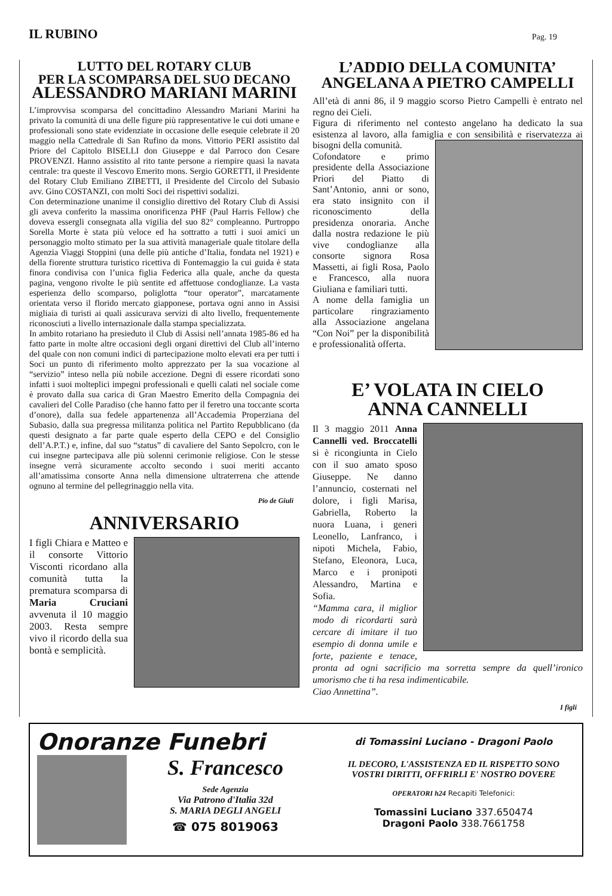IL RUBINO
Pag. 19
LUTTO DEL ROTARY CLUB
PER LA SCOMPARSA DEL SUO DECANO
ALESSANDRO MARIANI MARINI
L’improvvisa scomparsa del concittadino Alessandro Mariani Marini ha privato la comunità di una delle figure più rappresentative le cui doti umane e professionali sono state evidenziate in occasione delle esequie celebrate il 20 maggio nella Cattedrale di San Rufino da mons. Vittorio PERI assistito dal Priore del Capitolo BISELLI don Giuseppe e dal Parroco don Cesare PROVENZI. Hanno assistito al rito tante persone a riempire quasi la navata centrale: tra queste il Vescovo Emerito mons. Sergio GORETTI, il Presidente del Rotary Club Emiliano ZIBETTI, il Presidente del Circolo del Subasio avv. Gino COSTANZI, con molti Soci dei rispettivi sodalizi.
Con determinazione unanime il consiglio direttivo del Rotary Club di Assisi gli aveva conferito la massima onorificenza PHF (Paul Harris Fellow) che doveva essergli consegnata alla vigilia del suo 82° compleanno. Purtroppo Sorella Morte è stata più veloce ed ha sottratto a tutti i suoi amici un personaggio molto stimato per la sua attività manageriale quale titolare della Agenzia Viaggi Stoppini (una delle più antiche d’Italia, fondata nel 1921) e della fiorente struttura turistico ricettiva di Fontemaggio la cui guida è stata finora condivisa con l’unica figlia Federica alla quale, anche da questa pagina, vengono rivolte le più sentite ed affettuose condoglianze. La vasta esperienza dello scomparso, poliglotta “tour operator”, marcatamente orientata verso il florido mercato giapponese, portava ogni anno in Assisi migliaia di turisti ai quali assicurava servizi di alto livello, frequentemente riconosciuti a livello internazionale dalla stampa specializzata.
In ambito rotariano ha presieduto il Club di Assisi nell’annata 1985-86 ed ha fatto parte in molte altre occasioni degli organi direttivi del Club all’interno del quale con non comuni indici di partecipazione molto elevati era per tutti i Soci un punto di riferimento molto apprezzato per la sua vocazione al “servizio” inteso nella più nobile accezione. Degni di essere ricordati sono infatti i suoi molteplici impegni professionali e quelli calati nel sociale come è provato dalla sua carica di Gran Maestro Emerito della Compagnia dei cavalieri del Colle Paradiso (che hanno fatto per il feretro una toccante scorta d’onore), dalla sua fedele appartenenza all’Accademia Properziana del Subasio, dalla sua pregressa militanza politica nel Partito Repubblicano (da questi designato a far parte quale esperto della CEPO e del Consiglio dell’A.P.T.) e, infine, dal suo “status” di cavaliere del Santo Sepolcro, con le cui insegne partecipava alle più solenni cerimonie religiose. Con le stesse insegne verrà sicuramente accolto secondo i suoi meriti accanto all’amatissima consorte Anna nella dimensione ultraterrena che attende ognuno al termine del pellegrinaggio nella vita.
Pio de Giuli
ANNIVERSARIO
I figli Chiara e Matteo e il consorte Vittorio Visconti ricordano alla comunità tutta la prematura scomparsa di Maria Cruciani avvenuta il 10 maggio 2003. Resta sempre vivo il ricordo della sua bontà e semplicità.
L’ADDIO DELLA COMUNITA’
ANGELANA A PIETRO CAMPELLI
All’età di anni 86, il 9 maggio scorso Pietro Campelli è entrato nel regno dei Cieli.
Figura di riferimento nel contesto angelano ha dedicato la sua esistenza al lavoro, alla famiglia e con sensibilità e riservatezza ai bisogni della comunità.
Cofondatore e primo presidente della Associazione Priori del Piatto di Sant’Antonio, anni or sono, era stato insignito con il riconoscimento della presidenza onoraria. Anche dalla nostra redazione le più vive condoglianze alla consorte signora Rosa Massetti, ai figli Rosa, Paolo e Francesco, alla nuora Giuliana e familiari tutti.
A nome della famiglia un particolare ringraziamento alla Associazione angelana “Con Noi” per la disponibilità e professionalità offerta.
E’ VOLATA IN CIELO
ANNA CANNELLI
Il 3 maggio 2011 Anna Cannelli ved. Broccatelli si è ricongiunta in Cielo con il suo amato sposo Giuseppe. Ne danno l’annuncio, costernati nel dolore, i figli Marisa, Gabriella, Roberto la nuora Luana, i generi Leonello, Lanfranco, i nipoti Michela, Fabio, Stefano, Eleonora, Luca, Marco e i pronipoti Alessandro, Martina e Sofia.
“Mamma cara, il miglior modo di ricordarti sarà cercare di imitare il tuo esempio di donna umile e forte, paziente e tenace, pronta ad ogni sacrificio ma sorretta sempre da quell’ironico umorismo che ti ha resa indimenticabile.
Ciao Annettina”.
I figli
Onoranze Funebri
S. Francesco
Sede Agenzia
Via Patrono d'Italia 32d
S. MARIA DEGLI ANGELI
☎ 075 8019063
di Tomassini Luciano - Dragoni Paolo
IL DECORO, L'ASSISTENZA ED IL RISPETTO SONO
VOSTRI DIRITTI, OFFRIRLI E' NOSTRO DOVERE
OPERATORI h24 Recapiti Telefonici:
Tomassini Luciano 337.650474
Dragoni Paolo 338.7661758